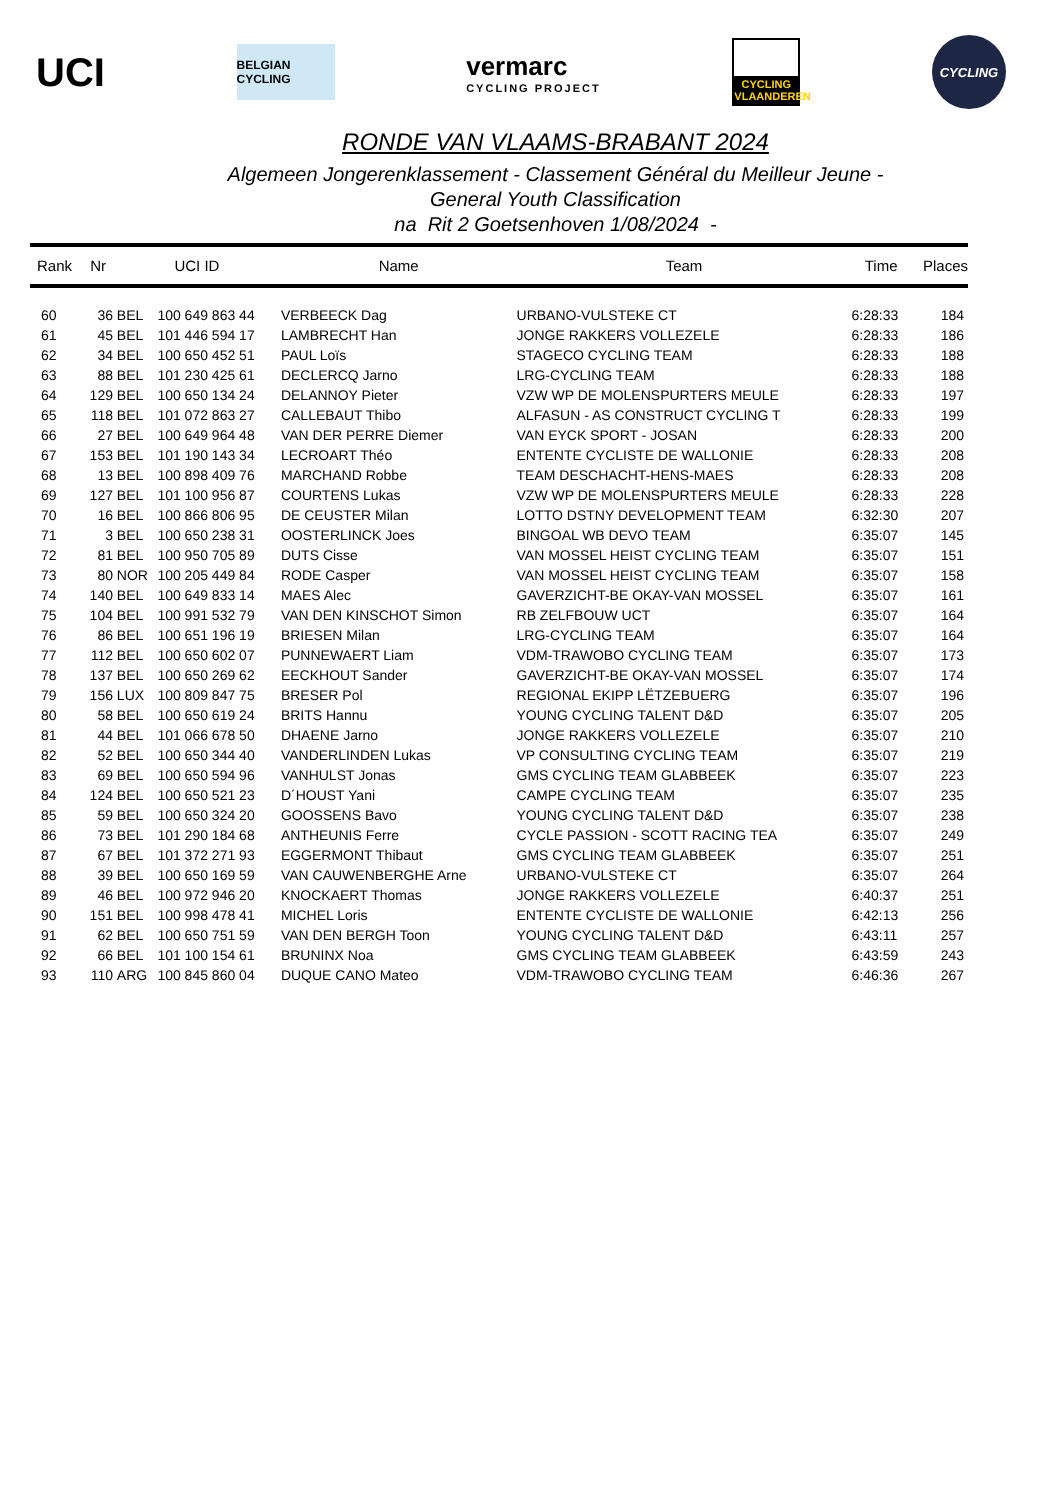UCI
BELGIAN CYCLING
vermarc
CYCLING PROJECT
CYCLING VLAANDEREN
CYCLING
RONDE VAN VLAAMS-BRABANT 2024
Algemeen Jongerenklassement - Classement Général du Meilleur Jeune -
General Youth Classification
na Rit 2 Goetsenhoven 1/08/2024 -
| Rank | Nr | UCI ID | | Name | Team | Time | Places |
| --- | --- | --- | --- | --- | --- | --- | --- |
| 60 | 36 | BEL | 100 649 863 44 | VERBEECK Dag | URBANO-VULSTEKE CT | 6:28:33 | 184 |
| 61 | 45 | BEL | 101 446 594 17 | LAMBRECHT Han | JONGE RAKKERS VOLLEZELE | 6:28:33 | 186 |
| 62 | 34 | BEL | 100 650 452 51 | PAUL Loïs | STAGECO CYCLING TEAM | 6:28:33 | 188 |
| 63 | 88 | BEL | 101 230 425 61 | DECLERCQ Jarno | LRG-CYCLING TEAM | 6:28:33 | 188 |
| 64 | 129 | BEL | 100 650 134 24 | DELANNOY Pieter | VZW WP DE MOLENSPURTERS MEULE | 6:28:33 | 197 |
| 65 | 118 | BEL | 101 072 863 27 | CALLEBAUT Thibo | ALFASUN - AS CONSTRUCT CYCLING T | 6:28:33 | 199 |
| 66 | 27 | BEL | 100 649 964 48 | VAN DER PERRE Diemer | VAN EYCK SPORT - JOSAN | 6:28:33 | 200 |
| 67 | 153 | BEL | 101 190 143 34 | LECROART Théo | ENTENTE CYCLISTE DE WALLONIE | 6:28:33 | 208 |
| 68 | 13 | BEL | 100 898 409 76 | MARCHAND Robbe | TEAM DESCHACHT-HENS-MAES | 6:28:33 | 208 |
| 69 | 127 | BEL | 101 100 956 87 | COURTENS Lukas | VZW WP DE MOLENSPURTERS MEULE | 6:28:33 | 228 |
| 70 | 16 | BEL | 100 866 806 95 | DE CEUSTER Milan | LOTTO DSTNY DEVELOPMENT TEAM | 6:32:30 | 207 |
| 71 | 3 | BEL | 100 650 238 31 | OOSTERLINCK Joes | BINGOAL WB DEVO TEAM | 6:35:07 | 145 |
| 72 | 81 | BEL | 100 950 705 89 | DUTS Cisse | VAN MOSSEL HEIST CYCLING TEAM | 6:35:07 | 151 |
| 73 | 80 | NOR | 100 205 449 84 | RODE Casper | VAN MOSSEL HEIST CYCLING TEAM | 6:35:07 | 158 |
| 74 | 140 | BEL | 100 649 833 14 | MAES Alec | GAVERZICHT-BE OKAY-VAN MOSSEL | 6:35:07 | 161 |
| 75 | 104 | BEL | 100 991 532 79 | VAN DEN KINSCHOT Simon | RB ZELFBOUW UCT | 6:35:07 | 164 |
| 76 | 86 | BEL | 100 651 196 19 | BRIESEN Milan | LRG-CYCLING TEAM | 6:35:07 | 164 |
| 77 | 112 | BEL | 100 650 602 07 | PUNNEWAERT Liam | VDM-TRAWOBO CYCLING TEAM | 6:35:07 | 173 |
| 78 | 137 | BEL | 100 650 269 62 | EECKHOUT Sander | GAVERZICHT-BE OKAY-VAN MOSSEL | 6:35:07 | 174 |
| 79 | 156 | LUX | 100 809 847 75 | BRESER Pol | REGIONAL EKIPP LËTZEBUERG | 6:35:07 | 196 |
| 80 | 58 | BEL | 100 650 619 24 | BRITS Hannu | YOUNG CYCLING TALENT D&D | 6:35:07 | 205 |
| 81 | 44 | BEL | 101 066 678 50 | DHAENE Jarno | JONGE RAKKERS VOLLEZELE | 6:35:07 | 210 |
| 82 | 52 | BEL | 100 650 344 40 | VANDERLINDEN Lukas | VP CONSULTING CYCLING TEAM | 6:35:07 | 219 |
| 83 | 69 | BEL | 100 650 594 96 | VANHULST Jonas | GMS CYCLING TEAM GLABBEEK | 6:35:07 | 223 |
| 84 | 124 | BEL | 100 650 521 23 | D´HOUST Yani | CAMPE CYCLING TEAM | 6:35:07 | 235 |
| 85 | 59 | BEL | 100 650 324 20 | GOOSSENS Bavo | YOUNG CYCLING TALENT D&D | 6:35:07 | 238 |
| 86 | 73 | BEL | 101 290 184 68 | ANTHEUNIS Ferre | CYCLE PASSION - SCOTT RACING TEA | 6:35:07 | 249 |
| 87 | 67 | BEL | 101 372 271 93 | EGGERMONT Thibaut | GMS CYCLING TEAM GLABBEEK | 6:35:07 | 251 |
| 88 | 39 | BEL | 100 650 169 59 | VAN CAUWENBERGHE Arne | URBANO-VULSTEKE CT | 6:35:07 | 264 |
| 89 | 46 | BEL | 100 972 946 20 | KNOCKAERT Thomas | JONGE RAKKERS VOLLEZELE | 6:40:37 | 251 |
| 90 | 151 | BEL | 100 998 478 41 | MICHEL Loris | ENTENTE CYCLISTE DE WALLONIE | 6:42:13 | 256 |
| 91 | 62 | BEL | 100 650 751 59 | VAN DEN BERGH Toon | YOUNG CYCLING TALENT D&D | 6:43:11 | 257 |
| 92 | 66 | BEL | 101 100 154 61 | BRUNINX Noa | GMS CYCLING TEAM GLABBEEK | 6:43:59 | 243 |
| 93 | 110 | ARG | 100 845 860 04 | DUQUE CANO Mateo | VDM-TRAWOBO CYCLING TEAM | 6:46:36 | 267 |